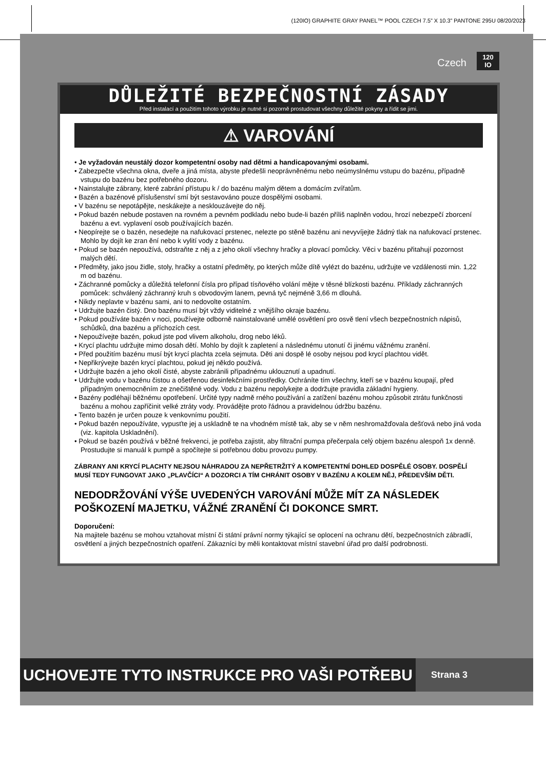(120IO) GRAPHITE GRAY PANEL™ POOL CZECH 7.5” X 10.3” PANTONE 295U 08/20/2023
Czech 120
IO
DŮLEŽITÉ BEZPEČNOSTNÍ ZÁSADY
Před instalací a použitím tohoto výrobku je nutné si pozorně prostudovat všechny důležité pokyny a řídit se jimi.
⚠ VAROVÁNÍ
• Je vyžadován neustálý dozor kompetentní osoby nad dětmi a handicapovanými osobami.
• Zabezpečte všechna okna, dveře a jiná místa, abyste předešli neoprávněnému nebo neúmyslnému vstupu do bazénu, případně vstupu do bazénu bez potřebného dozoru.
• Nainstalujte zábrany, které zabrání přístupu k / do bazénu malým dětem a domácím zvířatům.
• Bazén a bazénové příslušenství smí být sestavováno pouze dospělými osobami.
• V bazénu se nepotápějte, neskákejte a nesklouzávejte do něj.
• Pokud bazén nebude postaven na rovném a pevném podkladu nebo bude-li bazén příliš naplněn vodou, hrozí nebezpečí zborcení bazénu a evt. vyplavení osob používajících bazén.
• Neopírejte se o bazén, nesedejte na nafukovací prstenec, nelezte po stěně bazénu ani nevyvíjejte žádný tlak na nafukovací prstenec. Mohlo by dojít ke zran ění nebo k vylití vody z bazénu.
• Pokud se bazén nepoužívá, odstraňte z něj a z jeho okolí všechny hračky a plovací pomůcky. Věci v bazénu přitahují pozornost malých dětí.
• Předměty, jako jsou židle, stoly, hračky a ostatní předměty, po kterých může dítě vylézt do bazénu, udržujte ve vzdálenosti min. 1,22 m od bazénu.
• Záchranné pomůcky a důležitá telefonní čísla pro případ tísňového volání mějte v těsné blízkosti bazénu. Příklady záchranných pomůcek: schválený záchranný kruh s obvodovým lanem, pevná tyč nejméně 3,66 m dlouhá.
• Nikdy neplavte v bazénu sami, ani to nedovolte ostatním.
• Udržujte bazén čistý. Dno bazénu musí být vždy viditelné z vnějšího okraje bazénu.
• Pokud používáte bazén v noci, používejte odborně nainstalované umělé osvětlení pro osvě tlení všech bezpečnostních nápisů, schůdků, dna bazénu a příchozích cest.
• Nepoužívejte bazén, pokud jste pod vlivem alkoholu, drog nebo léků.
• Krycí plachtu udržujte mimo dosah dětí. Mohlo by dojít k zapletení a následnému utonutí či jinému vážnému zranění.
• Před použitím bazénu musí být krycí plachta zcela sejmuta. Děti ani dospě lé osoby nejsou pod krycí plachtou vidět.
• Nepřikrývejte bazén krycí plachtou, pokud jej někdo používá.
• Udržujte bazén a jeho okolí čisté, abyste zabránili případnému uklouznutí a upadnutí.
• Udržujte vodu v bazénu čistou a ošetřenou desinfekčními prostředky. Ochráníte tím všechny, kteří se v bazénu koupají, před případným onemocněním ze znečištěné vody. Vodu z bazénu nepolykejte a dodržujte pravidla základní hygieny.
• Bazény podléhají běžnému opotřebení. Určité typy nadmě rného používání a zatížení bazénu mohou způsobit ztrátu funkčnosti bazénu a mohou zapříčinit velké ztráty vody. Provádějte proto řádnou a pravidelnou údržbu bazénu.
• Tento bazén je určen pouze k venkovnímu použití.
• Pokud bazén nepoužíváte, vypusťte jej a uskladně te na vhodném místě tak, aby se v něm neshromažďovala dešťová nebo jiná voda (viz. kapitola Uskladnění).
• Pokud se bazén používá v běžné frekvenci, je potřeba zajistit, aby filtrační pumpa přečerpala celý objem bazénu alespoň 1x denně. Prostudujte si manuál k pumpě a spočítejte si potřebnou dobu provozu pumpy.
ZÁBRANY ANI KRYCÍ PLACHTY NEJSOU NÁHRADOU ZA NEPŘETRŽITÝ A KOMPETENTNÍ DOHLED DOSPĚLÉ OSOBY. DOSPĚLÍ MUSÍ TEDY FUNGOVAT JAKO „PLAVČÍCI“ A DOZORCI A TÍM CHRÁNIT OSOBY V BAZÉNU A KOLEM NĚJ, PŘEDEVŠÍM DĚTI.
NEDODRŽOVÁNÍ VÝŠE UVEDENÝCH VAROVÁNÍ MŮŽE MÍT ZA NÁSLEDEK POŠKOZENÍ MAJETKU, VÁŽNÉ ZRANĚNÍ ČI DOKONCE SMRT.
Doporučení:
Na majitele bazénu se mohou vztahovat místní či státní právní normy týkající se oplocení na ochranu dětí, bezpečnostních zábradlí, osvětlení a jiných bezpečnostních opatření. Zákazníci by měli kontaktovat místní stavební úřad pro další podrobnosti.
UCHOVEJTE TYTO INSTRUKCE PRO VAŠI POTŘEBU
Strana 3